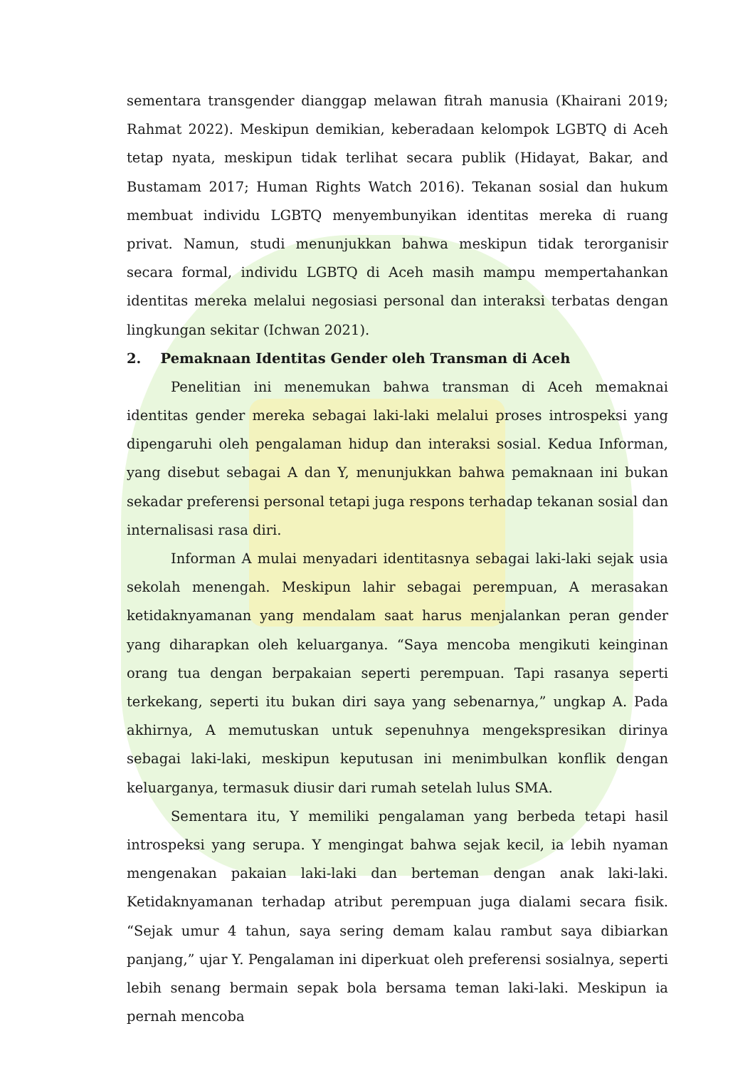sementara transgender dianggap melawan fitrah manusia (Khairani 2019; Rahmat 2022). Meskipun demikian, keberadaan kelompok LGBTQ di Aceh tetap nyata, meskipun tidak terlihat secara publik (Hidayat, Bakar, and Bustamam 2017; Human Rights Watch 2016). Tekanan sosial dan hukum membuat individu LGBTQ menyembunyikan identitas mereka di ruang privat. Namun, studi menunjukkan bahwa meskipun tidak terorganisir secara formal, individu LGBTQ di Aceh masih mampu mempertahankan identitas mereka melalui negosiasi personal dan interaksi terbatas dengan lingkungan sekitar (Ichwan 2021).
2. Pemaknaan Identitas Gender oleh Transman di Aceh
Penelitian ini menemukan bahwa transman di Aceh memaknai identitas gender mereka sebagai laki-laki melalui proses introspeksi yang dipengaruhi oleh pengalaman hidup dan interaksi sosial. Kedua Informan, yang disebut sebagai A dan Y, menunjukkan bahwa pemaknaan ini bukan sekadar preferensi personal tetapi juga respons terhadap tekanan sosial dan internalisasi rasa diri.
Informan A mulai menyadari identitasnya sebagai laki-laki sejak usia sekolah menengah. Meskipun lahir sebagai perempuan, A merasakan ketidaknyamanan yang mendalam saat harus menjalankan peran gender yang diharapkan oleh keluarganya. “Saya mencoba mengikuti keinginan orang tua dengan berpakaian seperti perempuan. Tapi rasanya seperti terkekang, seperti itu bukan diri saya yang sebenarnya,” ungkap A. Pada akhirnya, A memutuskan untuk sepenuhnya mengekspresikan dirinya sebagai laki-laki, meskipun keputusan ini menimbulkan konflik dengan keluarganya, termasuk diusir dari rumah setelah lulus SMA.
Sementara itu, Y memiliki pengalaman yang berbeda tetapi hasil introspeksi yang serupa. Y mengingat bahwa sejak kecil, ia lebih nyaman mengenakan pakaian laki-laki dan berteman dengan anak laki-laki. Ketidaknyamanan terhadap atribut perempuan juga dialami secara fisik. “Sejak umur 4 tahun, saya sering demam kalau rambut saya dibiarkan panjang,” ujar Y. Pengalaman ini diperkuat oleh preferensi sosialnya, seperti lebih senang bermain sepak bola bersama teman laki-laki. Meskipun ia pernah mencoba